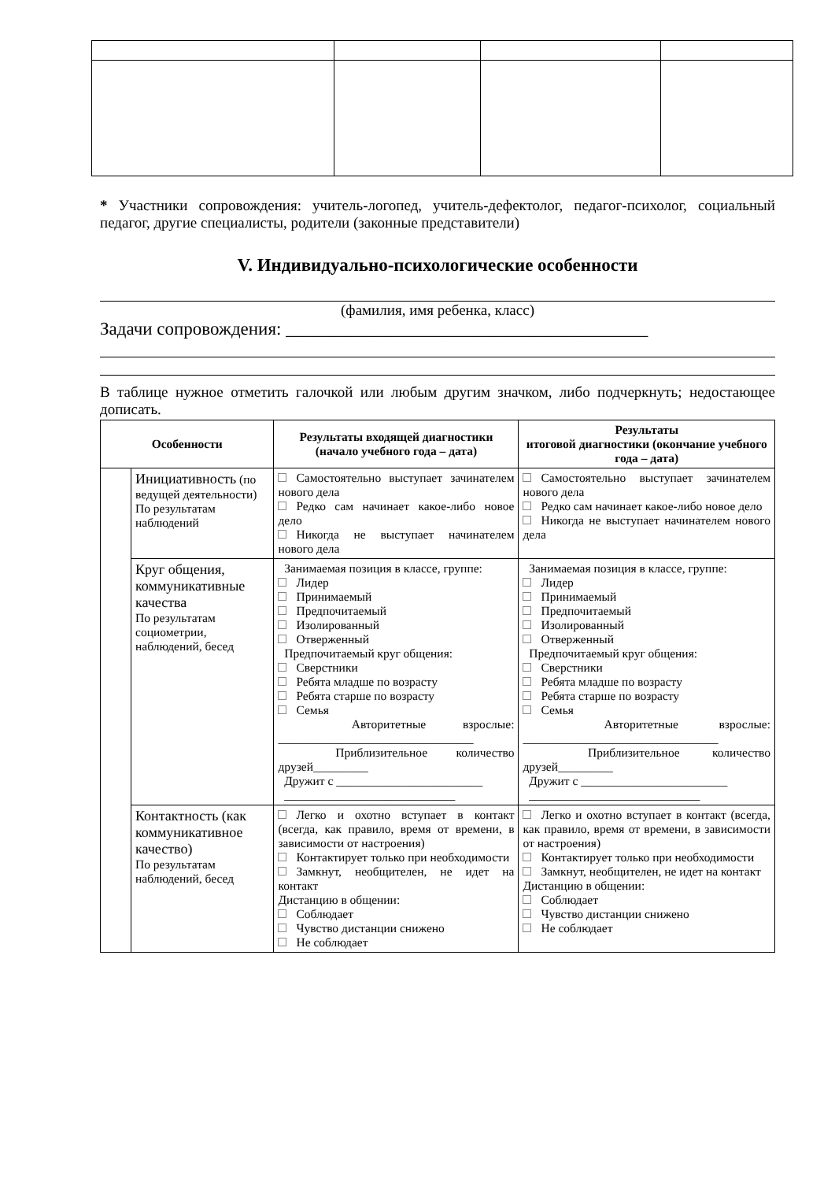* Участники сопровождения: учитель-логопед, учитель-дефектолог, педагог-психолог, социальный педагог, другие специалисты, родители (законные представители)
V. Индивидуально-психологические особенности
(фамилия, имя ребенка, класс)
Задачи сопровождения: ________________________________________
В таблице нужное отметить галочкой или любым другим значком, либо подчеркнуть; недостающее дописать.
| Особенности | | Результаты входящей диагностики (начало учебного года – дата) | Результаты итоговой диагностики (окончание учебного года – дата) |
| --- | --- | --- | --- |
| | Инициативность (по ведущей деятельности) По результатам наблюдений | Самостоятельно выступает зачинателем нового дела Редко сам начинает какое-либо новое дело Никогда не выступает начинателем нового дела | Самостоятельно выступает зачинателем нового дела Редко сам начинает какое-либо новое дело Никогда не выступает начинателем нового дела |
| | Круг общения, коммуникативные качества По результатам социометрии, наблюдений, бесед | Занимаемая позиция в классе, группе: Лидер Принимаемый Предпочитаемый Изолированный Отверженный Предпочитаемый круг общения: Сверстники Ребята младше по возрасту Ребята старше по возрасту Семья Авторитетные взрослые: ________________________________ Приблизительное количество друзей_________ Дружит с ________________________ ____________________________ | Занимаемая позиция в классе, группе: Лидер Принимаемый Предпочитаемый Изолированный Отверженный Предпочитаемый круг общения: Сверстники Ребята младше по возрасту Ребята старше по возрасту Семья Авторитетные взрослые: ________________________________ Приблизительное количество друзей_________ Дружит с ________________________ ____________________________ |
| | Контактность (как коммуникативное качество) По результатам наблюдений, бесед | Легко и охотно вступает в контакт (всегда, как правило, время от времени, в зависимости от настроения) Контактирует только при необходимости Замкнут, необщителен, не идет на контакт Дистанцию в общении: Соблюдает Чувство дистанции снижено Не соблюдает | Легко и охотно вступает в контакт (всегда, как правило, время от времени, в зависимости от настроения) Контактирует только при необходимости Замкнут, необщителен, не идет на контакт Дистанцию в общении: Соблюдает Чувство дистанции снижено Не соблюдает |